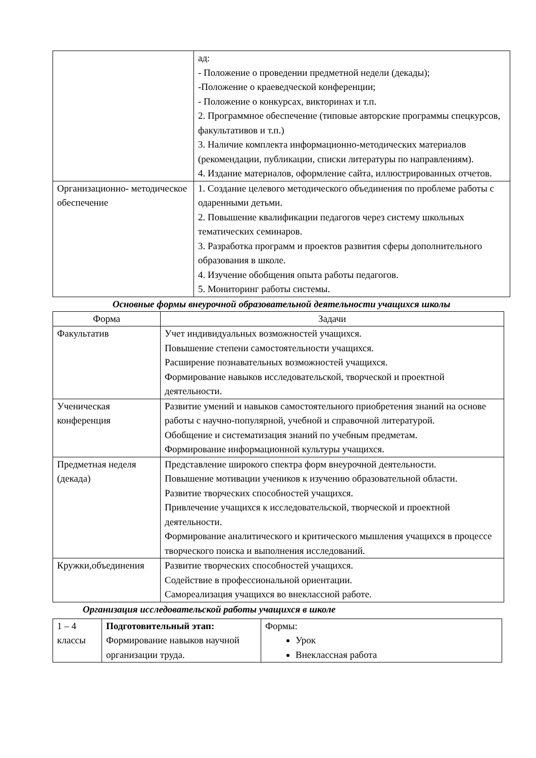| | ад: - Положение о проведении предметной недели (декады); -Положение о краеведческой конференции; - Положение о конкурсах, викторинах и т.п. 2. Программное обеспечение (типовые авторские программы спецкурсов, факультативов и т.п.) 3. Наличие комплекта информационно-методических материалов (рекомендации, публикации, списки литературы по направлениям). 4. Издание материалов, оформление сайта, иллюстрированных отчетов. |
| Организационно- методическое обеспечение | 1. Создание целевого методического объединения по проблеме работы с одаренными детьми. 2. Повышение квалификации педагогов через систему школьных тематических семинаров. 3. Разработка программ и проектов развития сферы дополнительного образования в школе. 4. Изучение обобщения опыта работы педагогов. 5. Мониторинг работы системы. |
Основные формы внеурочной образовательной деятельности учащихся школы
| Форма | Задачи |
| --- | --- |
| Факультатив | Учет индивидуальных возможностей учащихся. Повышение степени самостоятельности учащихся. Расширение познавательных возможностей учащихся. Формирование навыков исследовательской, творческой и проектной деятельности. |
| Ученическая конференция | Развитие умений и навыков самостоятельного приобретения знаний на основе работы с научно-популярной, учебной и справочной литературой. Обобщение и систематизация знаний по учебным предметам. Формирование информационной культуры учащихся. |
| Предметная неделя (декада) | Представление широкого спектра форм внеурочной деятельности. Повышение мотивации учеников к изучению образовательной области. Развитие творческих способностей учащихся. Привлечение учащихся к исследовательской, творческой и проектной деятельности. Формирование аналитического и критического мышления учащихся в процессе творческого поиска и выполнения исследований. |
| Кружки,объединения | Развитие творческих способностей учащихся. Содействие в профессиональной ориентации. Самореализация учащихся во внеклассной работе. |
Организация исследовательской работы учащихся в школе
| 1 – 4 классы | Подготовительный этап: Формирование навыков научной организации труда. | Формы: Урок Внеклассная работа |